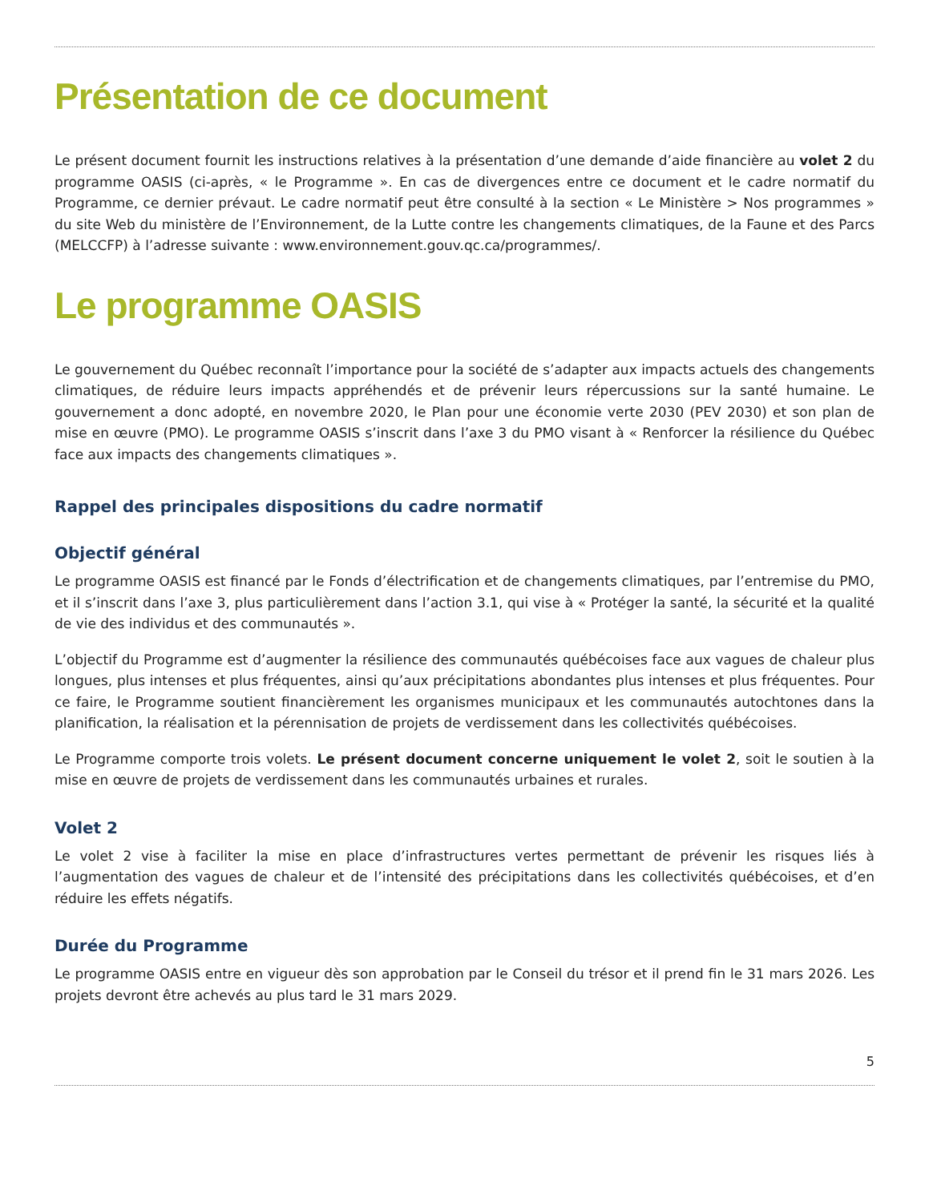Présentation de ce document
Le présent document fournit les instructions relatives à la présentation d’une demande d’aide financière au volet 2 du programme OASIS (ci-après, « le Programme ». En cas de divergences entre ce document et le cadre normatif du Programme, ce dernier prévaut. Le cadre normatif peut être consulté à la section « Le Ministère > Nos programmes » du site Web du ministère de l’Environnement, de la Lutte contre les changements climatiques, de la Faune et des Parcs (MELCCFP) à l’adresse suivante : www.environnement.gouv.qc.ca/programmes/.
Le programme OASIS
Le gouvernement du Québec reconnaît l’importance pour la société de s’adapter aux impacts actuels des changements climatiques, de réduire leurs impacts appréhendés et de prévenir leurs répercussions sur la santé humaine. Le gouvernement a donc adopté, en novembre 2020, le Plan pour une économie verte 2030 (PEV 2030) et son plan de mise en œuvre (PMO). Le programme OASIS s’inscrit dans l’axe 3 du PMO visant à « Renforcer la résilience du Québec face aux impacts des changements climatiques ».
Rappel des principales dispositions du cadre normatif
Objectif général
Le programme OASIS est financé par le Fonds d’électrification et de changements climatiques, par l’entremise du PMO, et il s’inscrit dans l’axe 3, plus particulièrement dans l’action 3.1, qui vise à « Protéger la santé, la sécurité et la qualité de vie des individus et des communautés ».
L’objectif du Programme est d’augmenter la résilience des communautés québécoises face aux vagues de chaleur plus longues, plus intenses et plus fréquentes, ainsi qu’aux précipitations abondantes plus intenses et plus fréquentes. Pour ce faire, le Programme soutient financièrement les organismes municipaux et les communautés autochtones dans la planification, la réalisation et la pérennisation de projets de verdissement dans les collectivités québécoises.
Le Programme comporte trois volets. Le présent document concerne uniquement le volet 2, soit le soutien à la mise en œuvre de projets de verdissement dans les communautés urbaines et rurales.
Volet 2
Le volet 2 vise à faciliter la mise en place d’infrastructures vertes permettant de prévenir les risques liés à l’augmentation des vagues de chaleur et de l’intensité des précipitations dans les collectivités québécoises, et d’en réduire les effets négatifs.
Durée du Programme
Le programme OASIS entre en vigueur dès son approbation par le Conseil du trésor et il prend fin le 31 mars 2026. Les projets devront être achevés au plus tard le 31 mars 2029.
5